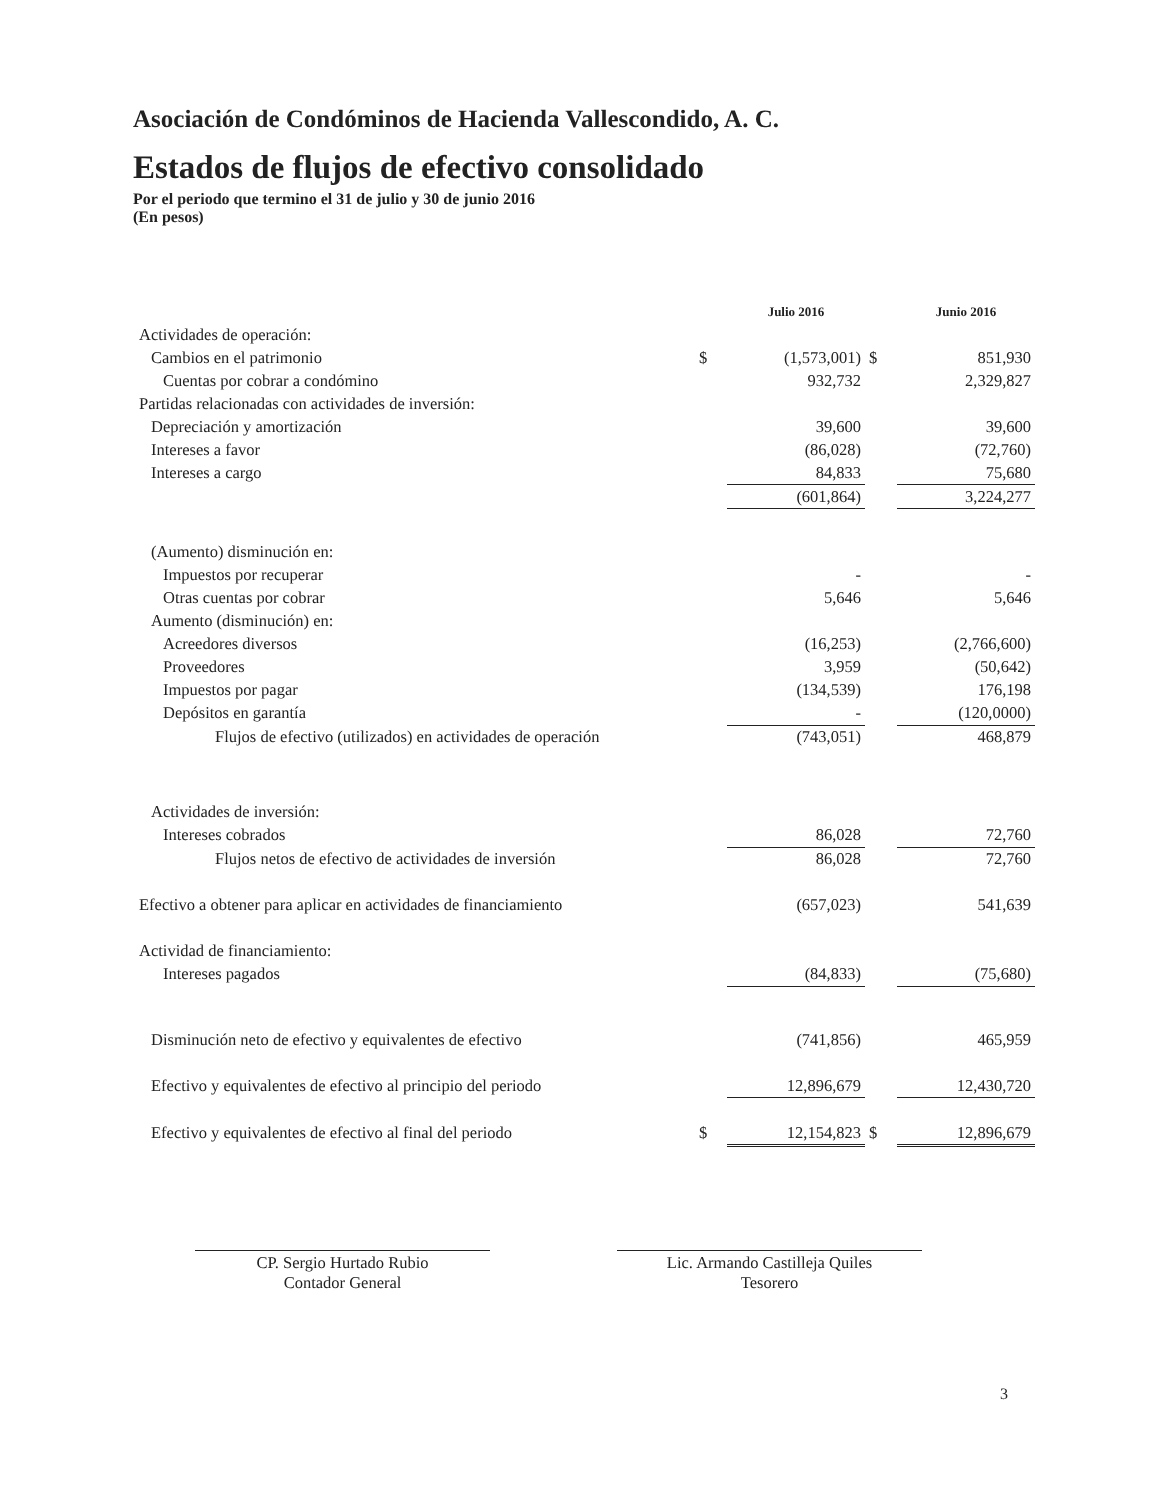Asociación de Condóminos de Hacienda Vallescondido, A. C.
Estados de flujos de efectivo consolidado
Por el periodo que termino el 31 de julio y 30 de junio 2016
(En pesos)
| | | Julio 2016 | | Junio 2016 |
| Actividades de operación: | | | | |
| Cambios en el patrimonio | $ | (1,573,001) | $ | 851,930 |
| Cuentas por cobrar a condómino | | 932,732 | | 2,329,827 |
| Partidas relacionadas con actividades de inversión: | | | | |
| Depreciación y amortización | | 39,600 | | 39,600 |
| Intereses a favor | | (86,028) | | (72,760) |
| Intereses a cargo | | 84,833 | | 75,680 |
| | | (601,864) | | 3,224,277 |
| (Aumento) disminución en: | | | | |
| Impuestos por recuperar | | - | | - |
| Otras cuentas por cobrar | | 5,646 | | 5,646 |
| Aumento (disminución) en: | | | | |
| Acreedores diversos | | (16,253) | | (2,766,600) |
| Proveedores | | 3,959 | | (50,642) |
| Impuestos por pagar | | (134,539) | | 176,198 |
| Depósitos en garantía | | - | | (120,0000) |
| Flujos de efectivo (utilizados) en actividades de operación | | (743,051) | | 468,879 |
| Actividades de inversión: | | | | |
| Intereses cobrados | | 86,028 | | 72,760 |
| Flujos netos de efectivo de actividades de inversión | | 86,028 | | 72,760 |
| Efectivo a obtener para aplicar en actividades de financiamiento | | (657,023) | | 541,639 |
| Actividad de financiamiento: | | | | |
| Intereses pagados | | (84,833) | | (75,680) |
| Disminución neto de efectivo y equivalentes de efectivo | | (741,856) | | 465,959 |
| Efectivo y equivalentes de efectivo al principio del periodo | | 12,896,679 | | 12,430,720 |
| Efectivo y equivalentes de efectivo al final del periodo | $ | 12,154,823 | $ | 12,896,679 |
CP. Sergio Hurtado Rubio
Contador General
Lic. Armando Castilleja Quiles
Tesorero
3